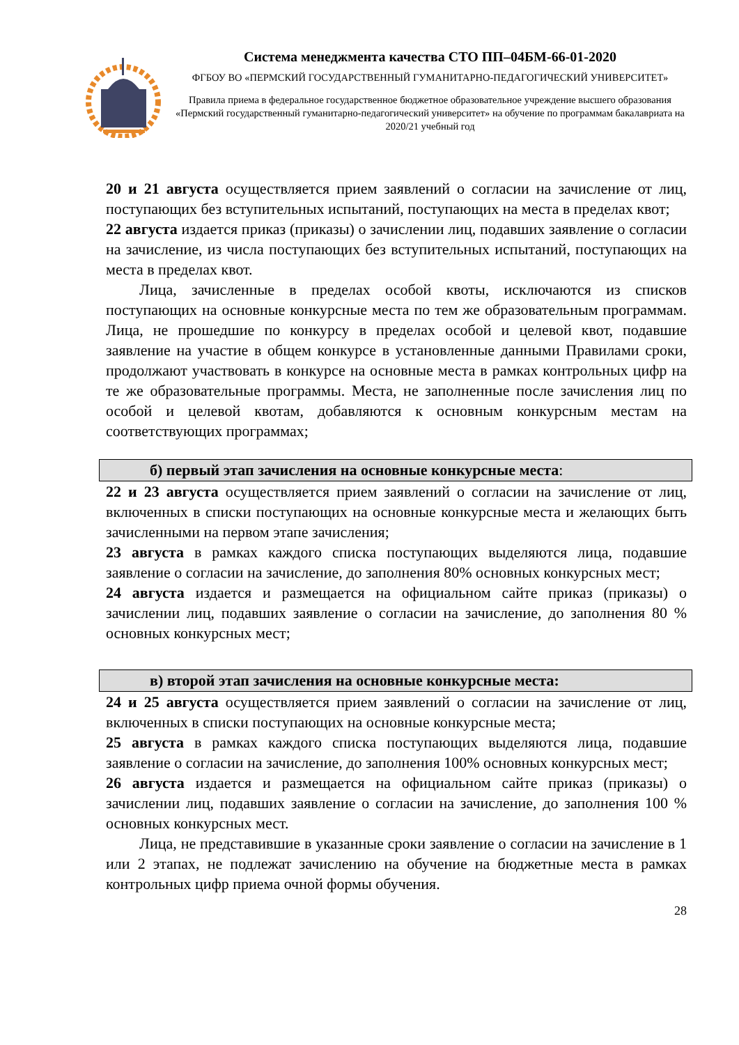Система менеджмента качества СТО ПП–04БМ-66-01-2020
ФГБОУ ВО «ПЕРМСКИЙ ГОСУДАРСТВЕННЫЙ ГУМАНИТАРНО-ПЕДАГОГИЧЕСКИЙ УНИВЕРСИТЕТ»
Правила приема в федеральное государственное бюджетное образовательное учреждение высшего образования «Пермский государственный гуманитарно-педагогический университет» на обучение по программам бакалавриата на 2020/21 учебный год
20 и 21 августа осуществляется прием заявлений о согласии на зачисление от лиц, поступающих без вступительных испытаний, поступающих на места в пределах квот;
22 августа издается приказ (приказы) о зачислении лиц, подавших заявление о согласии на зачисление, из числа поступающих без вступительных испытаний, поступающих на места в пределах квот.
Лица, зачисленные в пределах особой квоты, исключаются из списков поступающих на основные конкурсные места по тем же образовательным программам. Лица, не прошедшие по конкурсу в пределах особой и целевой квот, подавшие заявление на участие в общем конкурсе в установленные данными Правилами сроки, продолжают участвовать в конкурсе на основные места в рамках контрольных цифр на те же образовательные программы. Места, не заполненные после зачисления лиц по особой и целевой квотам, добавляются к основным конкурсным местам на соответствующих программах;
б) первый этап зачисления на основные конкурсные места:
22 и 23 августа осуществляется прием заявлений о согласии на зачисление от лиц, включенных в списки поступающих на основные конкурсные места и желающих быть зачисленными на первом этапе зачисления;
23 августа в рамках каждого списка поступающих выделяются лица, подавшие заявление о согласии на зачисление, до заполнения 80% основных конкурсных мест;
24 августа издается и размещается на официальном сайте приказ (приказы) о зачислении лиц, подавших заявление о согласии на зачисление, до заполнения 80 % основных конкурсных мест;
в) второй этап зачисления на основные конкурсные места:
24 и 25 августа осуществляется прием заявлений о согласии на зачисление от лиц, включенных в списки поступающих на основные конкурсные места;
25 августа в рамках каждого списка поступающих выделяются лица, подавшие заявление о согласии на зачисление, до заполнения 100% основных конкурсных мест;
26 августа издается и размещается на официальном сайте приказ (приказы) о зачислении лиц, подавших заявление о согласии на зачисление, до заполнения 100 % основных конкурсных мест.
Лица, не представившие в указанные сроки заявление о согласии на зачисление в 1 или 2 этапах, не подлежат зачислению на обучение на бюджетные места в рамках контрольных цифр приема очной формы обучения.
28